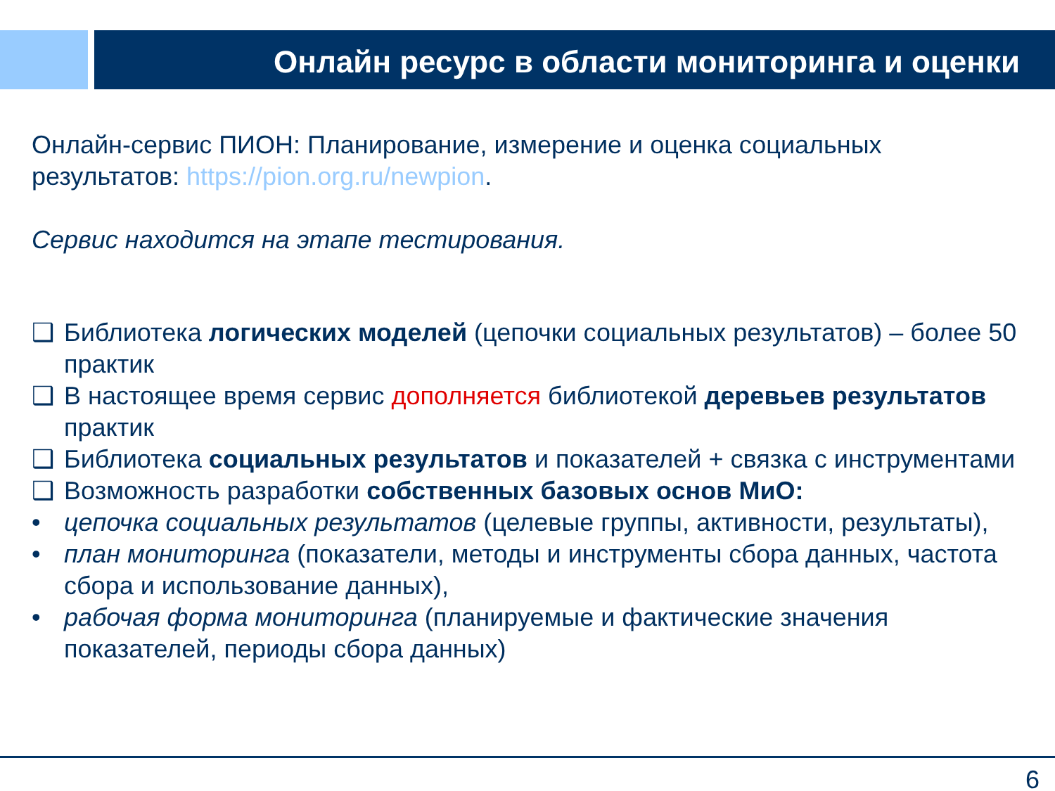Онлайн ресурс в области мониторинга и оценки
Онлайн-сервис ПИОН: Планирование, измерение и оценка социальных результатов: https://pion.org.ru/newpion.
Сервис находится на этапе тестирования.
❑ Библиотека логических моделей (цепочки социальных результатов) – более 50 практик
❑ В настоящее время сервис дополняется библиотекой деревьев результатов практик
❑ Библиотека социальных результатов и показателей + связка с инструментами
❑ Возможность разработки собственных базовых основ МиО:
• цепочка социальных результатов (целевые группы, активности, результаты),
• план мониторинга (показатели, методы и инструменты сбора данных, частота сбора и использование данных),
• рабочая форма мониторинга (планируемые и фактические значения показателей, периоды сбора данных)
6